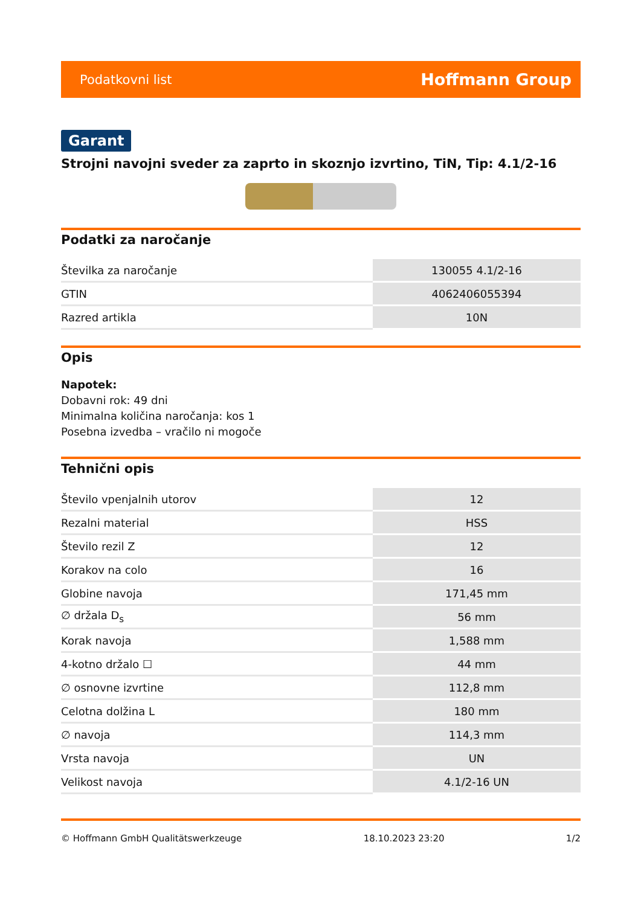Podatkovni list Hoffmann Group
Garant
Strojni navojni sveder za zaprto in skoznjo izvrtino, TiN, Tip: 4.1/2-16
Podatki za naročanje
| Številka za naročanje | 130055 4.1/2-16 |
| GTIN | 4062406055394 |
| Razred artikla | 10N |
Opis
Napotek:
Dobavni rok: 49 dni
Minimalna količina naročanja: kos 1
Posebna izvedba – vračilo ni mogoče
Tehnični opis
| Število vpenjalnih utorov | 12 |
| Rezalni material | HSS |
| Število rezil Z | 12 |
| Korakov na colo | 16 |
| Globine navoja | 171,45 mm |
| ∅ držala D<sub>s</sub> | 56 mm |
| Korak navoja | 1,588 mm |
| 4-kotno držalo ☐ | 44 mm |
| ∅ osnovne izvrtine | 112,8 mm |
| Celotna dolžina L | 180 mm |
| ∅ navoja | 114,3 mm |
| Vrsta navoja | UN |
| Velikost navoja | 4.1/2-16 UN |
© Hoffmann GmbH Qualitätswerkzeuge 18.10.2023 23:20 1/2